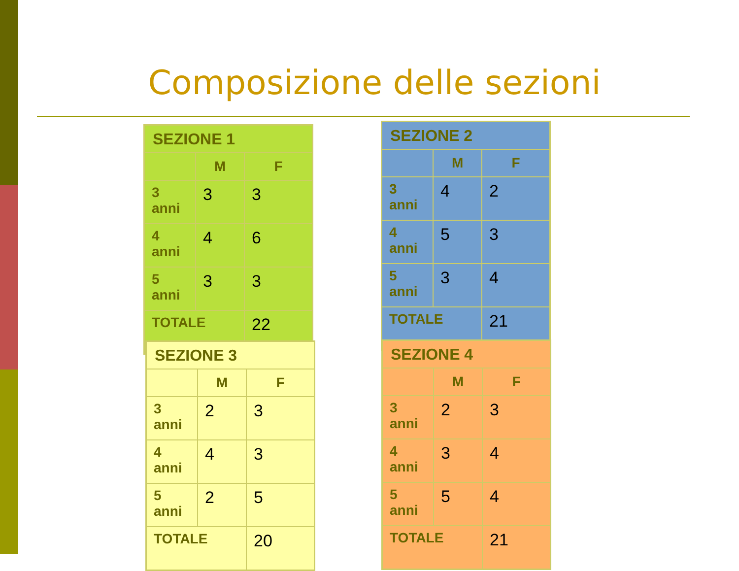Composizione delle sezioni
| SEZIONE 1 | | |
| --- | --- | --- |
| | M | F |
| 3 anni | 3 | 3 |
| 4 anni | 4 | 6 |
| 5 anni | 3 | 3 |
| TOTALE | | 22 |
| SEZIONE 2 | | |
| --- | --- | --- |
| | M | F |
| 3 anni | 4 | 2 |
| 4 anni | 5 | 3 |
| 5 anni | 3 | 4 |
| TOTALE | | 21 |
| SEZIONE 3 | | |
| --- | --- | --- |
| | M | F |
| 3 anni | 2 | 3 |
| 4 anni | 4 | 3 |
| 5 anni | 2 | 5 |
| TOTALE | | 20 |
| SEZIONE 4 | | |
| --- | --- | --- |
| | M | F |
| 3 anni | 2 | 3 |
| 4 anni | 3 | 4 |
| 5 anni | 5 | 4 |
| TOTALE | | 21 |